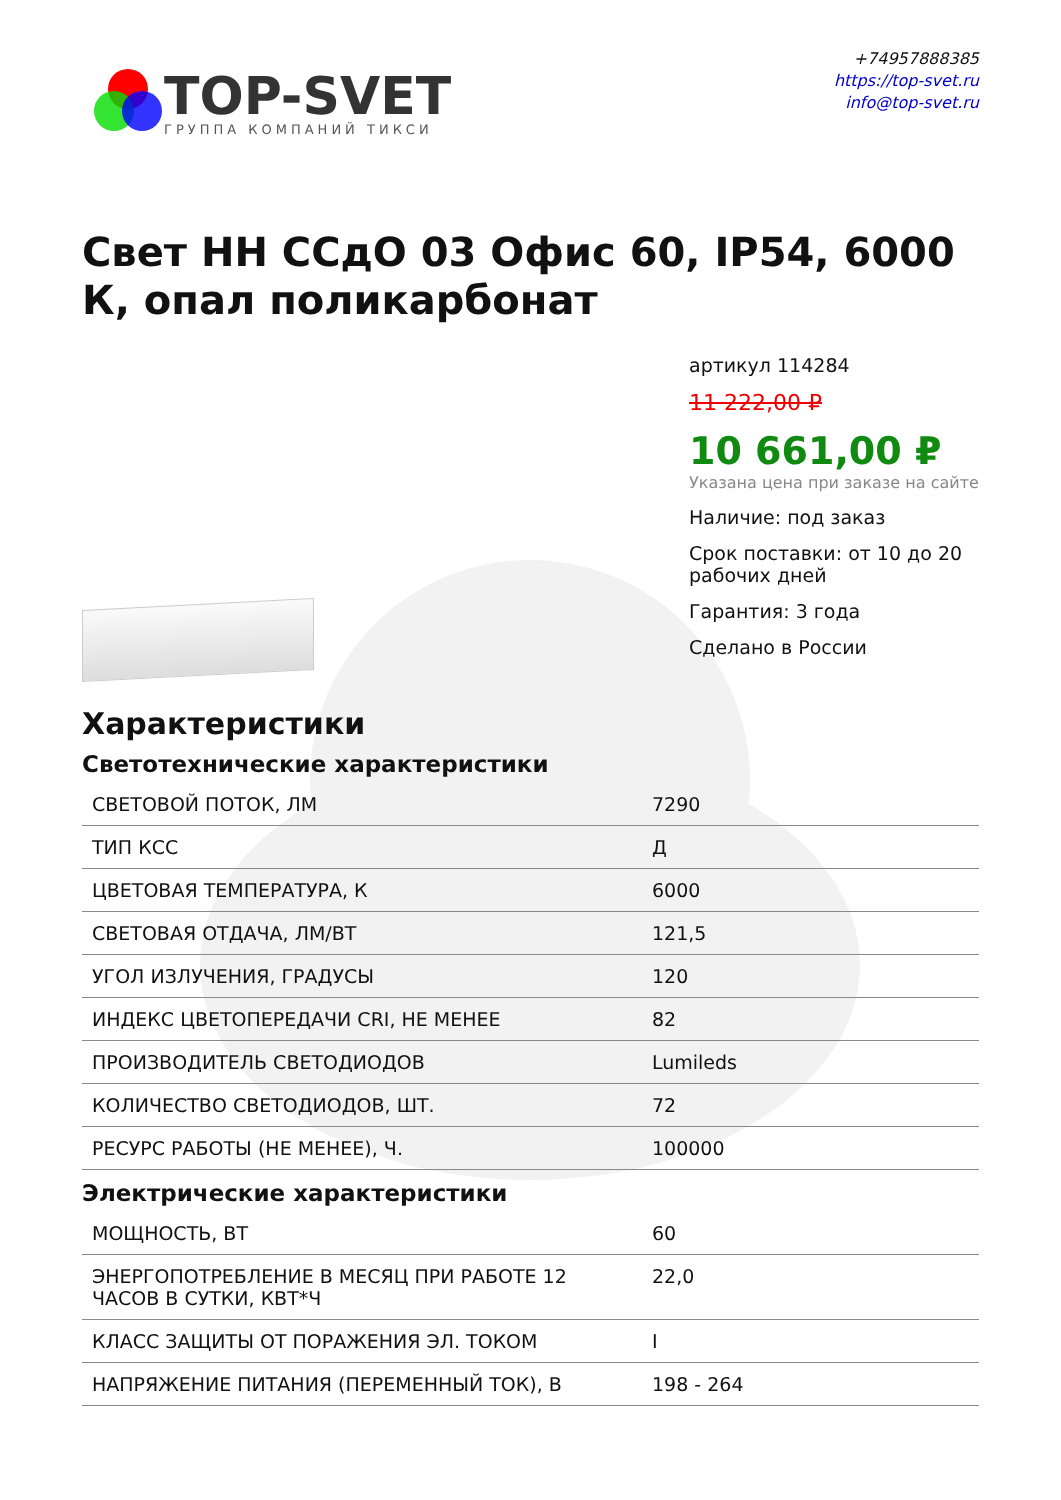TOP-SVET
ГРУППА КОМПАНИЙ ТИКСИ
+74957888385
https://top-svet.ru
info@top-svet.ru
Свет НН ССдО 03 Офис 60, IP54, 6000 К, опал поликарбонат
артикул 114284
11 222,00 ₽
10 661,00 ₽
Указана цена при заказе на сайте
Наличие: под заказ
Срок поставки: от 10 до 20 рабочих дней
Гарантия: 3 года
Сделано в России
Характеристики
Светотехнические характеристики
| СВЕТОВОЙ ПОТОК, ЛМ | 7290 |
| ТИП КСС | Д |
| ЦВЕТОВАЯ ТЕМПЕРАТУРА, К | 6000 |
| СВЕТОВАЯ ОТДАЧА, ЛМ/ВТ | 121,5 |
| УГОЛ ИЗЛУЧЕНИЯ, ГРАДУСЫ | 120 |
| ИНДЕКС ЦВЕТОПЕРЕДАЧИ CRI, НЕ МЕНЕЕ | 82 |
| ПРОИЗВОДИТЕЛЬ СВЕТОДИОДОВ | Lumileds |
| КОЛИЧЕСТВО СВЕТОДИОДОВ, ШТ. | 72 |
| РЕСУРС РАБОТЫ (НЕ МЕНЕЕ), Ч. | 100000 |
Электрические характеристики
| МОЩНОСТЬ, ВТ | 60 |
| ЭНЕРГОПОТРЕБЛЕНИЕ В МЕСЯЦ ПРИ РАБОТЕ 12 ЧАСОВ В СУТКИ, КВТ*Ч | 22,0 |
| КЛАСС ЗАЩИТЫ ОТ ПОРАЖЕНИЯ ЭЛ. ТОКОМ | I |
| НАПРЯЖЕНИЕ ПИТАНИЯ (ПЕРЕМЕННЫЙ ТОК), В | 198 - 264 |